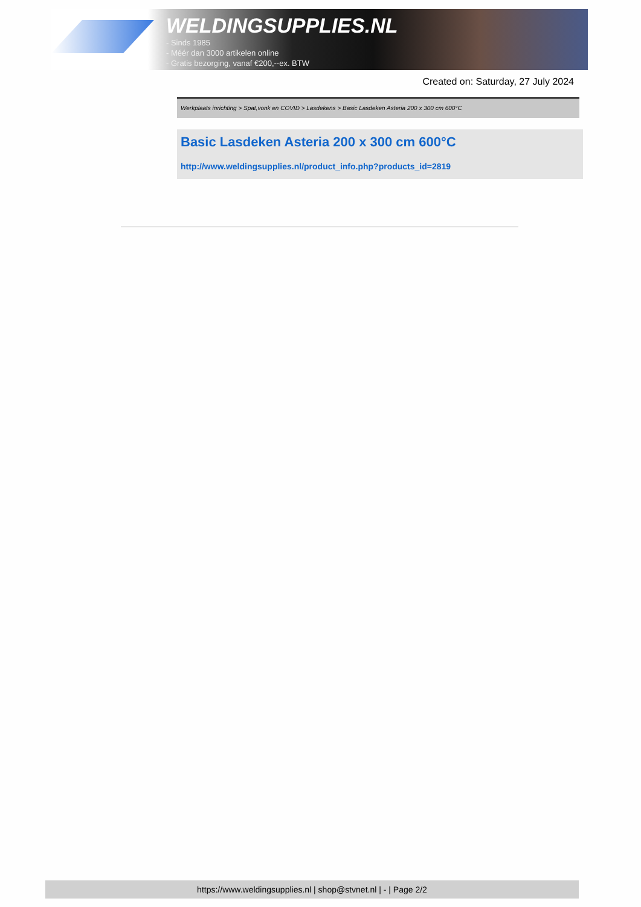WELDINGSUPPLIES.NL
- Sinds 1985
- Méér dan 3000 artikelen online
- Gratis bezorging, vanaf €200,--ex. BTW
Created on: Saturday, 27 July 2024
Werkplaats inrichting > Spat,vonk en COVID > Lasdekens > Basic Lasdeken Asteria 200 x 300 cm 600°C
Basic Lasdeken Asteria 200 x 300 cm 600°C
http://www.weldingsupplies.nl/product_info.php?products_id=2819
https://www.weldingsupplies.nl | shop@stvnet.nl | - | Page 2/2